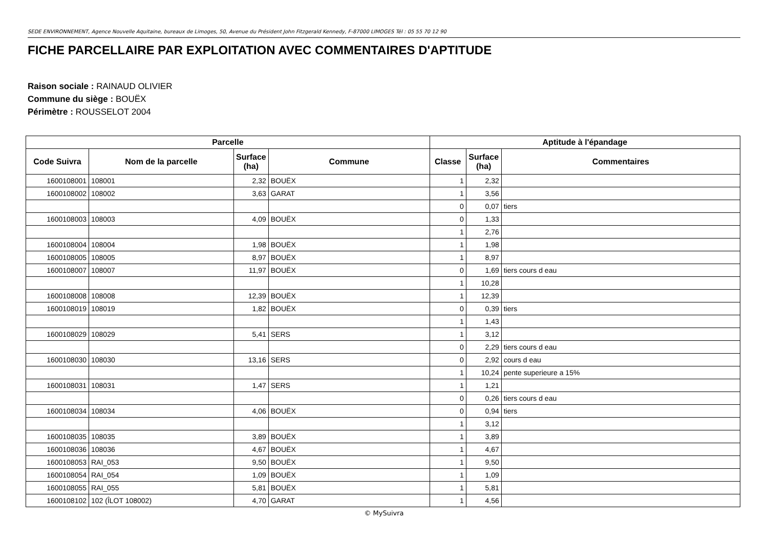SEDE ENVIRONNEMENT, Agence Nouvelle Aquitaine, bureaux de Limoges, 50, Avenue du Président John Fitzgerald Kennedy, F-87000 LIMOGES Tél : 05 55 70 12 90
FICHE PARCELLAIRE PAR EXPLOITATION AVEC COMMENTAIRES D'APTITUDE
Raison sociale : RAINAUD OLIVIER
Commune du siège : BOUËX
Périmètre : ROUSSELOT 2004
| Parcelle | | | | Aptitude à l'épandage | | |
| --- | --- | --- | --- | --- | --- | --- |
| Code Suivra | Nom de la parcelle | Surface (ha) | Commune | Classe | Surface (ha) | Commentaires |
| 1600108001 | 108001 | 2,32 | BOUËX | 1 | 2,32 | |
| 1600108002 | 108002 | 3,63 | GARAT | 1 | 3,56 | |
| | | | | 0 | 0,07 | tiers |
| 1600108003 | 108003 | 4,09 | BOUËX | 0 | 1,33 | |
| | | | | 1 | 2,76 | |
| 1600108004 | 108004 | 1,98 | BOUËX | 1 | 1,98 | |
| 1600108005 | 108005 | 8,97 | BOUËX | 1 | 8,97 | |
| 1600108007 | 108007 | 11,97 | BOUËX | 0 | 1,69 | tiers cours d eau |
| | | | | 1 | 10,28 | |
| 1600108008 | 108008 | 12,39 | BOUËX | 1 | 12,39 | |
| 1600108019 | 108019 | 1,82 | BOUËX | 0 | 0,39 | tiers |
| | | | | 1 | 1,43 | |
| 1600108029 | 108029 | 5,41 | SERS | 1 | 3,12 | |
| | | | | 0 | 2,29 | tiers cours d eau |
| 1600108030 | 108030 | 13,16 | SERS | 0 | 2,92 | cours d eau |
| | | | | 1 | 10,24 | pente superieure a 15% |
| 1600108031 | 108031 | 1,47 | SERS | 1 | 1,21 | |
| | | | | 0 | 0,26 | tiers cours d eau |
| 1600108034 | 108034 | 4,06 | BOUËX | 0 | 0,94 | tiers |
| | | | | 1 | 3,12 | |
| 1600108035 | 108035 | 3,89 | BOUËX | 1 | 3,89 | |
| 1600108036 | 108036 | 4,67 | BOUËX | 1 | 4,67 | |
| 1600108053 | RAI_053 | 9,50 | BOUËX | 1 | 9,50 | |
| 1600108054 | RAI_054 | 1,09 | BOUËX | 1 | 1,09 | |
| 1600108055 | RAI_055 | 5,81 | BOUËX | 1 | 5,81 | |
| 1600108102 | 102 (ÎLOT 108002) | 4,70 | GARAT | 1 | 4,56 | |
© MySuivra